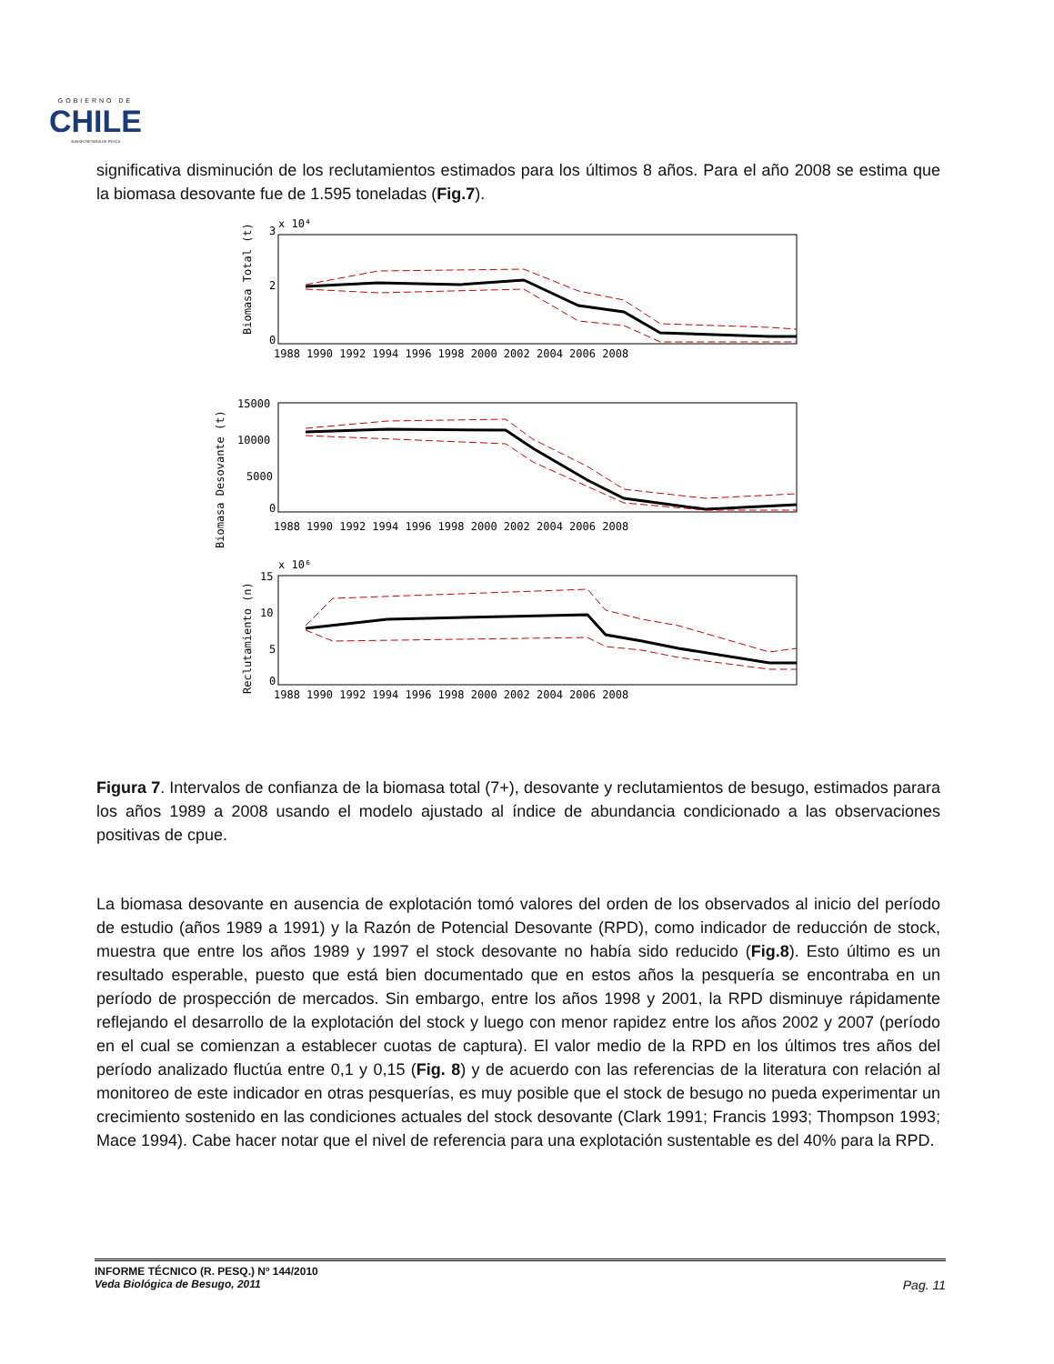GOBIERNO DE
CHILE
SUBSECRETARÍA DE PESCA
significativa disminución de los reclutamientos estimados para los últimos 8 años. Para el año 2008 se estima que la biomasa desovante fue de 1.595 toneladas (Fig.7).
3
2
0
x 10⁴
Biomasa Total (t)
1988 1990 1992 1994 1996 1998 2000 2002 2004 2006 2008
15000
10000
5000
0
Biomasa Desovante (t)
1988 1990 1992 1994 1996 1998 2000 2002 2004 2006 2008
15
10
5
0
x 10⁶
Reclutamiento (n)
1988 1990 1992 1994 1996 1998 2000 2002 2004 2006 2008
Figura 7. Intervalos de confianza de la biomasa total (7+), desovante y reclutamientos de besugo, estimados parara los años 1989 a 2008 usando el modelo ajustado al índice de abundancia condicionado a las observaciones positivas de cpue.
La biomasa desovante en ausencia de explotación tomó valores del orden de los observados al inicio del período de estudio (años 1989 a 1991) y la Razón de Potencial Desovante (RPD), como indicador de reducción de stock, muestra que entre los años 1989 y 1997 el stock desovante no había sido reducido (Fig.8). Esto último es un resultado esperable, puesto que está bien documentado que en estos años la pesquería se encontraba en un período de prospección de mercados. Sin embargo, entre los años 1998 y 2001, la RPD disminuye rápidamente reflejando el desarrollo de la explotación del stock y luego con menor rapidez entre los años 2002 y 2007 (período en el cual se comienzan a establecer cuotas de captura). El valor medio de la RPD en los últimos tres años del período analizado fluctúa entre 0,1 y 0,15 (Fig. 8) y de acuerdo con las referencias de la literatura con relación al monitoreo de este indicador en otras pesquerías, es muy posible que el stock de besugo no pueda experimentar un crecimiento sostenido en las condiciones actuales del stock desovante (Clark 1991; Francis 1993; Thompson 1993; Mace 1994). Cabe hacer notar que el nivel de referencia para una explotación sustentable es del 40% para la RPD.
INFORME TÉCNICO (R. PESQ.) Nº 144/2010
Veda Biológica de Besugo, 2011
Pag. 11